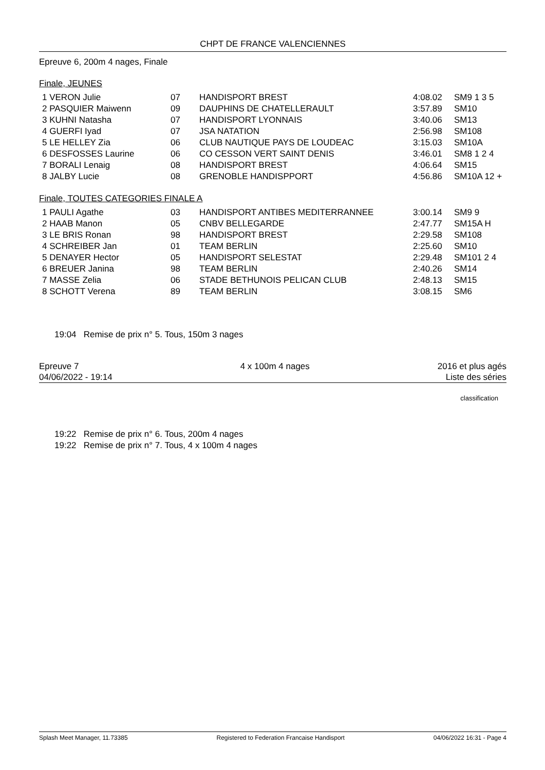CHPT DE FRANCE VALENCIENNES
Epreuve 6, 200m 4 nages, Finale
Finale, JEUNES
| 1 VERON Julie | 07 | HANDISPORT BREST | 4:08.02 | SM9 1 3 5 |
| 2 PASQUIER Maiwenn | 09 | DAUPHINS DE CHATELLERAULT | 3:57.89 | SM10 |
| 3 KUHNI Natasha | 07 | HANDISPORT LYONNAIS | 3:40.06 | SM13 |
| 4 GUERFI Iyad | 07 | JSA NATATION | 2:56.98 | SM108 |
| 5 LE HELLEY Zia | 06 | CLUB NAUTIQUE PAYS DE LOUDEAC | 3:15.03 | SM10A |
| 6 DESFOSSES Laurine | 06 | CO CESSON VERT SAINT DENIS | 3:46.01 | SM8 1 2 4 |
| 7 BORALI Lenaig | 08 | HANDISPORT BREST | 4:06.64 | SM15 |
| 8 JALBY Lucie | 08 | GRENOBLE HANDISPPORT | 4:56.86 | SM10A 12 + |
Finale, TOUTES CATEGORIES FINALE A
| 1 PAULI Agathe | 03 | HANDISPORT ANTIBES MEDITERRANNEE | 3:00.14 | SM9 9 |
| 2 HAAB Manon | 05 | CNBV BELLEGARDE | 2:47.77 | SM15A H |
| 3 LE BRIS Ronan | 98 | HANDISPORT BREST | 2:29.58 | SM108 |
| 4 SCHREIBER Jan | 01 | TEAM BERLIN | 2:25.60 | SM10 |
| 5 DENAYER Hector | 05 | HANDISPORT SELESTAT | 2:29.48 | SM101 2 4 |
| 6 BREUER Janina | 98 | TEAM BERLIN | 2:40.26 | SM14 |
| 7 MASSE Zelia | 06 | STADE BETHUNOIS PELICAN CLUB | 2:48.13 | SM15 |
| 8 SCHOTT Verena | 89 | TEAM BERLIN | 3:08.15 | SM6 |
19:04 Remise de prix n° 5. Tous, 150m 3 nages
Epreuve 7
04/06/2022 - 19:14
4 x 100m 4 nages 2016 et plus agés
Liste des séries
classification
19:22 Remise de prix n° 6. Tous, 200m 4 nages
19:22 Remise de prix n° 7. Tous, 4 x 100m 4 nages
Splash Meet Manager, 11.73385 Registered to Federation Francaise Handisport 04/06/2022 16:31 - Page 4